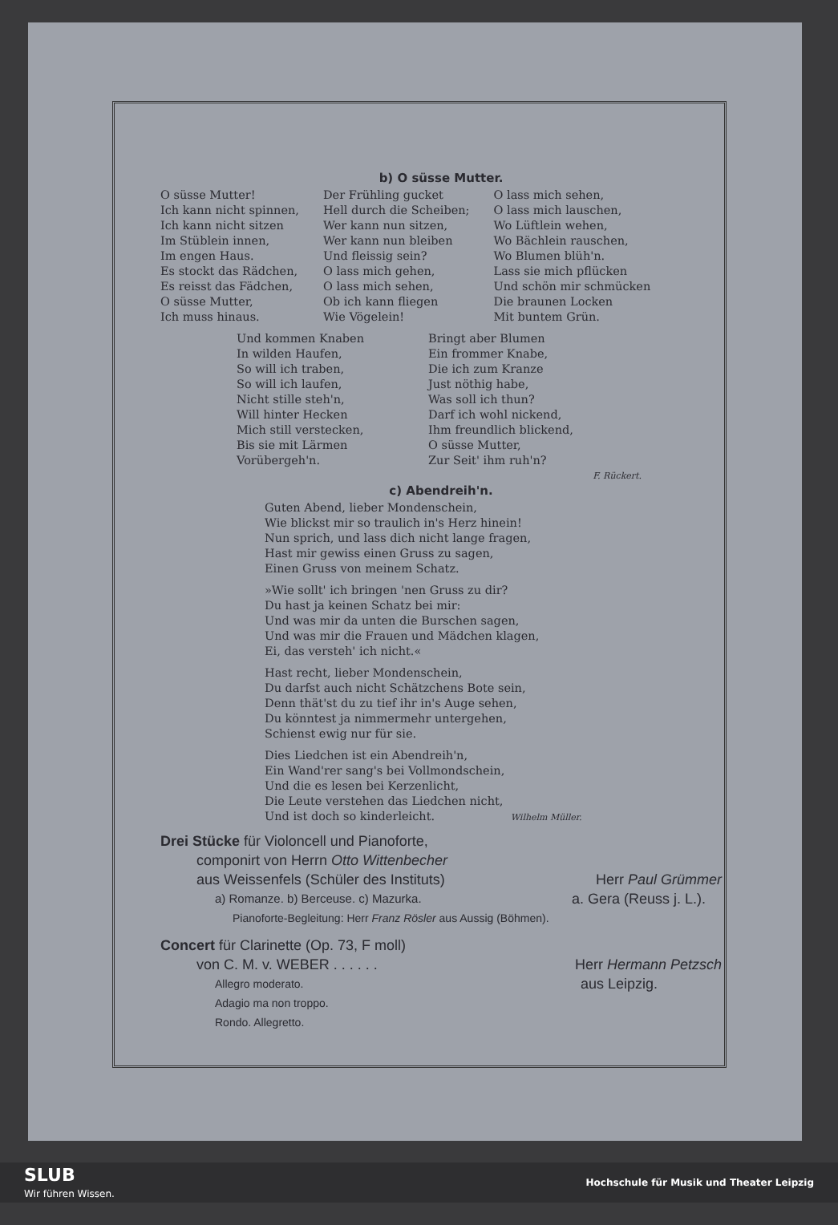b) O süsse Mutter.
O süsse Mutter! Ich kann nicht spinnen, Ich kann nicht sitzen Im Stüblein innen, Im engen Haus. Es stockt das Rädchen, Es reisst das Fädchen, O süsse Mutter, Ich muss hinaus.
Der Frühling gucket Hell durch die Scheiben; Wer kann nun sitzen, Wer kann nun bleiben Und fleissig sein? O lass mich gehen, O lass mich sehen, Ob ich kann fliegen Wie Vögelein!
O lass mich sehen, O lass mich lauschen, Wo Lüftlein wehen, Wo Bächlein rauschen, Wo Blumen blüh'n. Lass sie mich pflücken Und schön mir schmücken Die braunen Locken Mit buntem Grün.
Und kommen Knaben In wilden Haufen, So will ich traben, So will ich laufen, Nicht stille steh'n, Will hinter Hecken Mich still verstecken, Bis sie mit Lärmen Vorübergeh'n.
Bringt aber Blumen Ein frommer Knabe, Die ich zum Kranze Just nöthig habe, Was soll ich thun? Darf ich wohl nickend, Ihm freundlich blickend, O süsse Mutter, Zur Seit' ihm ruh'n?
F. Rückert.
c) Abendreih'n.
Guten Abend, lieber Mondenschein, Wie blickst mir so traulich in's Herz hinein! Nun sprich, und lass dich nicht lange fragen, Hast mir gewiss einen Gruss zu sagen, Einen Gruss von meinem Schatz.
»Wie sollt' ich bringen 'nen Gruss zu dir? Du hast ja keinen Schatz bei mir: Und was mir da unten die Burschen sagen, Und was mir die Frauen und Mädchen klagen, Ei, das versteh' ich nicht.«
Hast recht, lieber Mondenschein, Du darfst auch nicht Schätzchens Bote sein, Denn thät'st du zu tief ihr in's Auge sehen, Du könntest ja nimmermehr untergehen, Schienst ewig nur für sie.
Dies Liedchen ist ein Abendreih'n, Ein Wand'rer sang's bei Vollmondschein, Und die es lesen bei Kerzenlicht, Die Leute verstehen das Liedchen nicht, Und ist doch so kinderleicht. Wilhelm Müller.
Drei Stücke für Violoncell und Pianoforte,
componirt von Herrn Otto Wittenbecher
aus Weissenfels (Schüler des Instituts) Herr Paul Grümmer
a) Romanze. b) Berceuse. c) Mazurka. a. Gera (Reuss j. L.).
Pianoforte-Begleitung: Herr Franz Rösler aus Aussig (Böhmen).
Concert für Clarinette (Op. 73, F moll)
von C. M. v. WEBER . . . . . . Herr Hermann Petzsch
Allegro moderato.
Adagio ma non troppo.
Rondo. Allegretto. aus Leipzig.
SLUB
Wir führen Wissen.
Hochschule für Musik und Theater Leipzig